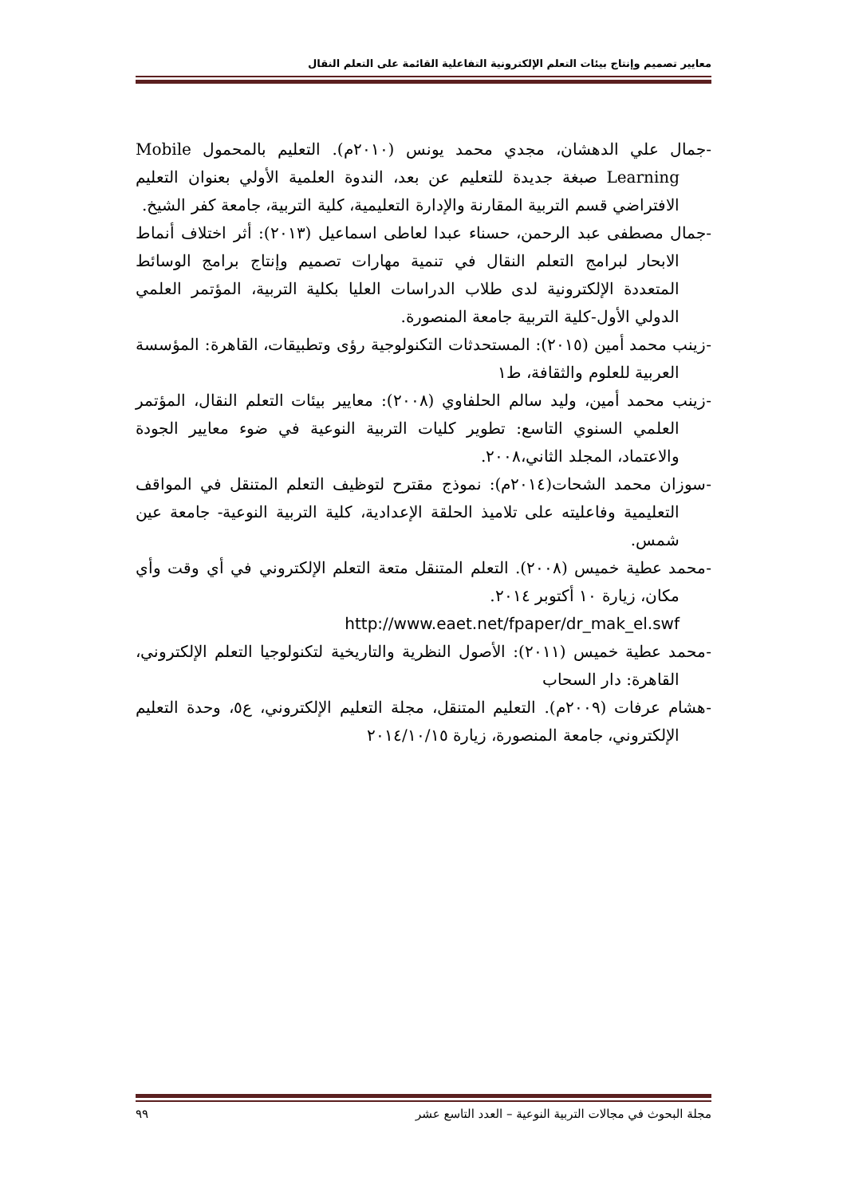معايير تصميم وإنتاج بيئات التعلم الإلكترونية التفاعلية القائمة على التعلم النقال
-جمال علي الدهشان، مجدي محمد يونس (٢٠١٠م). التعليم بالمحمول Mobile Learning صبغة جديدة للتعليم عن بعد، الندوة العلمية الأولي بعنوان التعليم الافتراضي قسم التربية المقارنة والإدارة التعليمية، كلية التربية، جامعة كفر الشيخ.
-جمال مصطفى عبد الرحمن، حسناء عبدا لعاطى اسماعيل (٢٠١٣): أثر اختلاف أنماط الابحار لبرامج التعلم النقال في تنمية مهارات تصميم وإنتاج برامج الوسائط المتعددة الإلكترونية لدى طلاب الدراسات العليا بكلية التربية، المؤتمر العلمي الدولي الأول-كلية التربية جامعة المنصورة.
-زينب محمد أمين (٢٠١٥): المستحدثات التكنولوجية رؤى وتطبيقات، القاهرة: المؤسسة العربية للعلوم والثقافة، ط١
-زينب محمد أمين، وليد سالم الحلفاوي (٢٠٠٨): معايير بيئات التعلم النقال، المؤتمر العلمي السنوي التاسع: تطوير كليات التربية النوعية في ضوء معايير الجودة والاعتماد، المجلد الثاني،٢٠٠٨.
-سوزان محمد الشحات(٢٠١٤م): نموذج مقترح لتوظيف التعلم المتنقل في المواقف التعليمية وفاعليته على تلاميذ الحلقة الإعدادية، كلية التربية النوعية- جامعة عين شمس.
-محمد عطية خميس (٢٠٠٨). التعلم المتنقل متعة التعلم الإلكتروني في أي وقت وأي مكان، زيارة ١٠ أكتوبر ٢٠١٤.
http://www.eaet.net/fpaper/dr_mak_el.swf
-محمد عطية خميس (٢٠١١): الأصول النظرية والتاريخية لتكنولوجيا التعلم الإلكتروني، القاهرة: دار السحاب
-هشام عرفات (٢٠٠٩م). التعليم المتنقل، مجلة التعليم الإلكتروني، ع٥، وحدة التعليم الإلكتروني، جامعة المنصورة، زيارة ٢٠١٤/١٠/١٥
مجلة البحوث في مجالات التربية النوعية – العدد التاسع عشر ٩٩